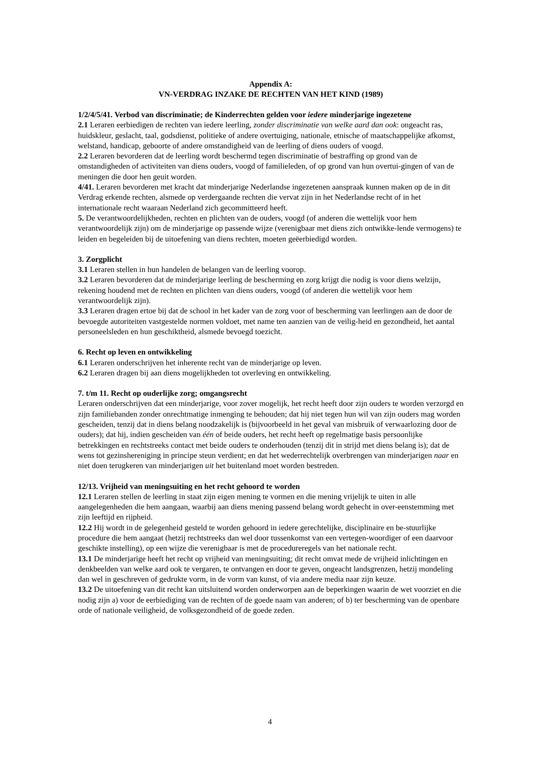Appendix A:
VN-VERDRAG INZAKE DE RECHTEN VAN HET KIND (1989)
1/2/4/5/41. Verbod van discriminatie; de Kinderrechten gelden voor iedere minderjarige ingezetene
2.1 Leraren eerbiedigen de rechten van iedere leerling, zonder discriminatie van welke aard dan ook: ongeacht ras, huidskleur, geslacht, taal, godsdienst, politieke of andere overtuiging, nationale, etnische of maatschappelijke afkomst, welstand, handicap, geboorte of andere omstandigheid van de leerling of diens ouders of voogd.
2.2 Leraren bevorderen dat de leerling wordt beschermd tegen discriminatie of bestraffing op grond van de omstandigheden of activiteiten van diens ouders, voogd of familieleden, of op grond van hun overtui-gingen of van de meningen die door hen geuit worden.
4/41. Leraren bevorderen met kracht dat minderjarige Nederlandse ingezetenen aanspraak kunnen maken op de in dit Verdrag erkende rechten, alsmede op verdergaande rechten die vervat zijn in het Nederlandse recht of in het internationale recht waaraan Nederland zich gecommitteerd heeft.
5. De verantwoordelijkheden, rechten en plichten van de ouders, voogd (of anderen die wettelijk voor hem verantwoordelijk zijn) om de minderjarige op passende wijze (verenigbaar met diens zich ontwikke-lende vermogens) te leiden en begeleiden bij de uitoefening van diens rechten, moeten geëerbiedigd worden.
3. Zorgplicht
3.1 Leraren stellen in hun handelen de belangen van de leerling voorop.
3.2 Leraren bevorderen dat de minderjarige leerling de bescherming en zorg krijgt die nodig is voor diens welzijn, rekening houdend met de rechten en plichten van diens ouders, voogd (of anderen die wettelijk voor hem verantwoordelijk zijn).
3.3 Leraren dragen ertoe bij dat de school in het kader van de zorg voor of bescherming van leerlingen aan de door de bevoegde autoriteiten vastgestelde normen voldoet, met name ten aanzien van de veilig-heid en gezondheid, het aantal personeelsleden en hun geschiktheid, alsmede bevoegd toezicht.
6. Recht op leven en ontwikkeling
6.1 Leraren onderschrijven het inherente recht van de minderjarige op leven.
6.2 Leraren dragen bij aan diens mogelijkheden tot overleving en ontwikkeling.
7. t/m 11. Recht op ouderlijke zorg; omgangsrecht
Leraren onderschrijven dat een minderjarige, voor zover mogelijk, het recht heeft door zijn ouders te worden verzorgd en zijn familiebanden zonder onrechtmatige inmenging te behouden; dat hij niet tegen hun wil van zijn ouders mag worden gescheiden, tenzij dat in diens belang noodzakelijk is (bijvoorbeeld in het geval van misbruik of verwaarlozing door de ouders); dat hij, indien gescheiden van één of beide ouders, het recht heeft op regelmatige basis persoonlijke betrekkingen en rechtstreeks contact met beide ouders te onderhouden (tenzij dit in strijd met diens belang is); dat de wens tot gezinshereniging in principe steun verdient; en dat het wederrechtelijk overbrengen van minderjarigen naar en niet doen terugkeren van minderjarigen uit het buitenland moet worden bestreden.
12/13. Vrijheid van meningsuiting en het recht gehoord te worden
12.1 Leraren stellen de leerling in staat zijn eigen mening te vormen en die mening vrijelijk te uiten in alle aangelegenheden die hem aangaan, waarbij aan diens mening passend belang wordt gehecht in over-eenstemming met zijn leeftijd en rijpheid.
12.2 Hij wordt in de gelegenheid gesteld te worden gehoord in iedere gerechtelijke, disciplinaire en be-stuurlijke procedure die hem aangaat (hetzij rechtstreeks dan wel door tussenkomst van een vertegen-woordiger of een daarvoor geschikte instelling), op een wijze die verenigbaar is met de procedureregels van het nationale recht.
13.1 De minderjarige heeft het recht op vrijheid van meningsuiting; dit recht omvat mede de vrijheid inlichtingen en denkbeelden van welke aard ook te vergaren, te ontvangen en door te geven, ongeacht landsgrenzen, hetzij mondeling dan wel in geschreven of gedrukte vorm, in de vorm van kunst, of via andere media naar zijn keuze.
13.2 De uitoefening van dit recht kan uitsluitend worden onderworpen aan de beperkingen waarin de wet voorziet en die nodig zijn a) voor de eerbiediging van de rechten of de goede naam van anderen; of b) ter bescherming van de openbare orde of nationale veiligheid, de volksgezondheid of de goede zeden.
4